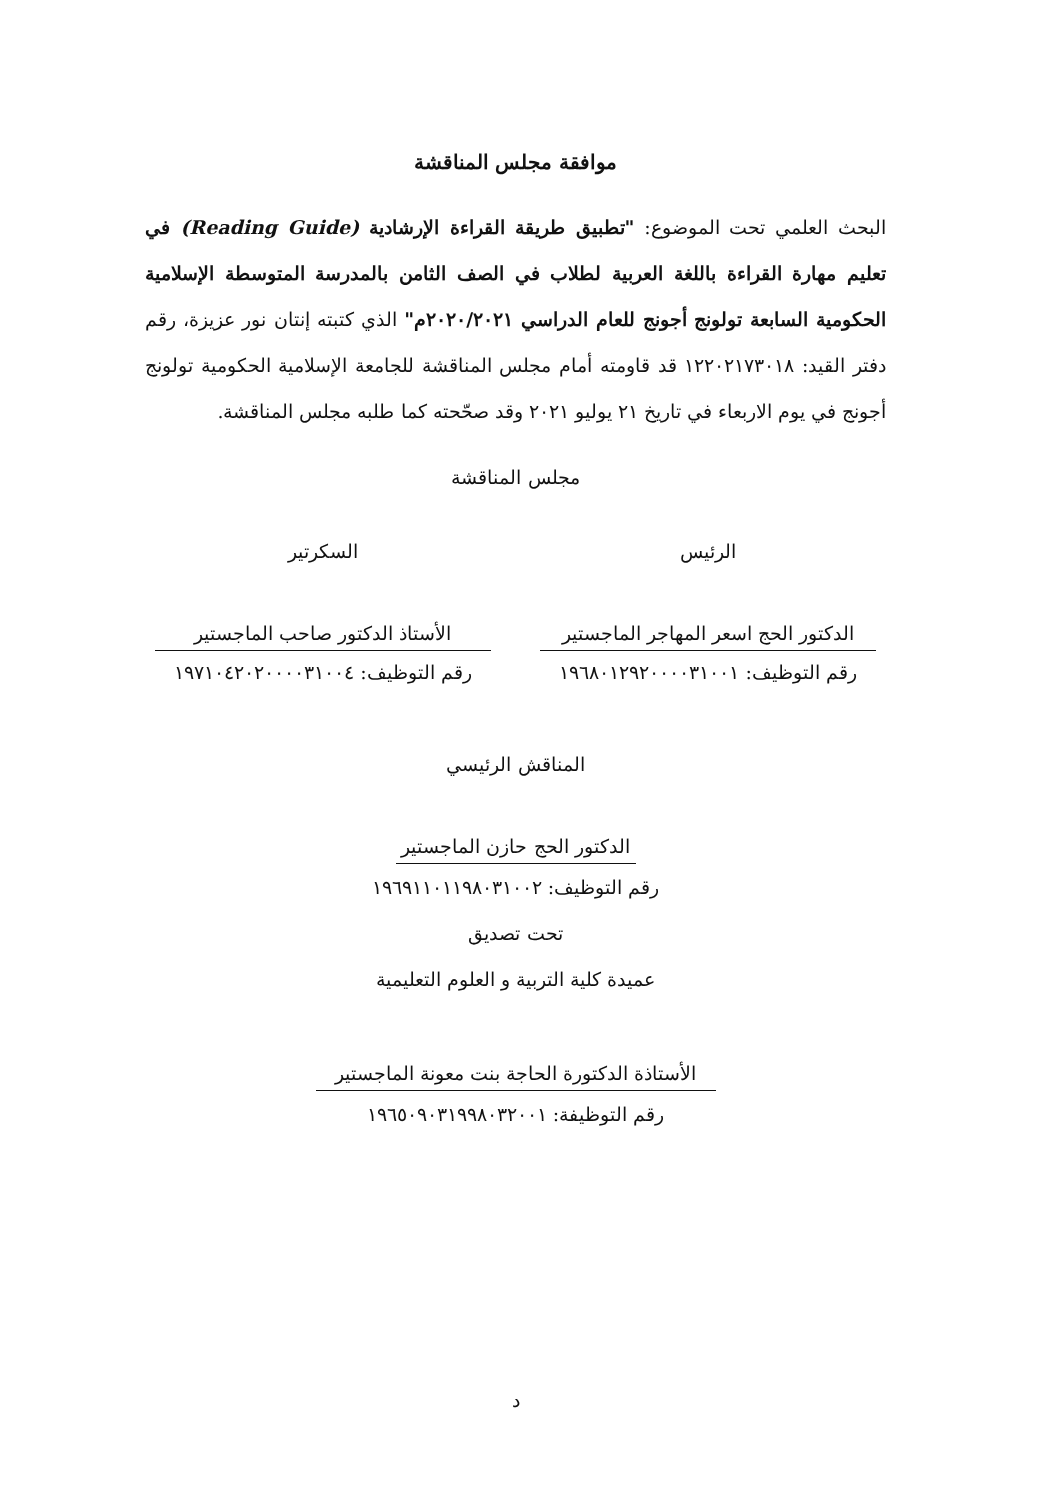موافقة مجلس المناقشة
البحث العلمي تحت الموضوع: "تطبيق طريقة القراءة الإرشادية (Reading Guide) في تعليم مهارة القراءة باللغة العربية لطلاب في الصف الثامن بالمدرسة المتوسطة الإسلامية الحكومية السابعة تولونج أجونج للعام الدراسي ٢٠٢٠/٢٠٢١م" الذي كتبته إنتان نور عزيزة، رقم دفتر القيد: ١٢٢٠٢١٧٣٠١٨ قد قاومته أمام مجلس المناقشة للجامعة الإسلامية الحكومية تولونج أجونج في يوم الاربعاء في تاريخ ٢١ يوليو ٢٠٢١ وقد صحّحته كما طلبه مجلس المناقشة.
مجلس المناقشة
الرئيس
الدكتور الحج اسعر المهاجر الماجستير
رقم التوظيف: ١٩٦٨٠١٢٩٢٠٠٠٠٣١٠٠١
السكرتير
الأستاذ الدكتور صاحب الماجستير
رقم التوظيف: ١٩٧١٠٤٢٠٢٠٠٠٠٣١٠٠٤
المناقش الرئيسي
الدكتور الحج حازن الماجستير
رقم التوظيف: ١٩٦٩١١٠١١٩٨٠٣١٠٠٢
تحت تصديق
عميدة كلية التربية و العلوم التعليمية
الأستاذة الدكتورة الحاجة بنت معونة الماجستير
رقم التوظيفة: ١٩٦٥٠٩٠٣١٩٩٨٠٣٢٠٠١
د